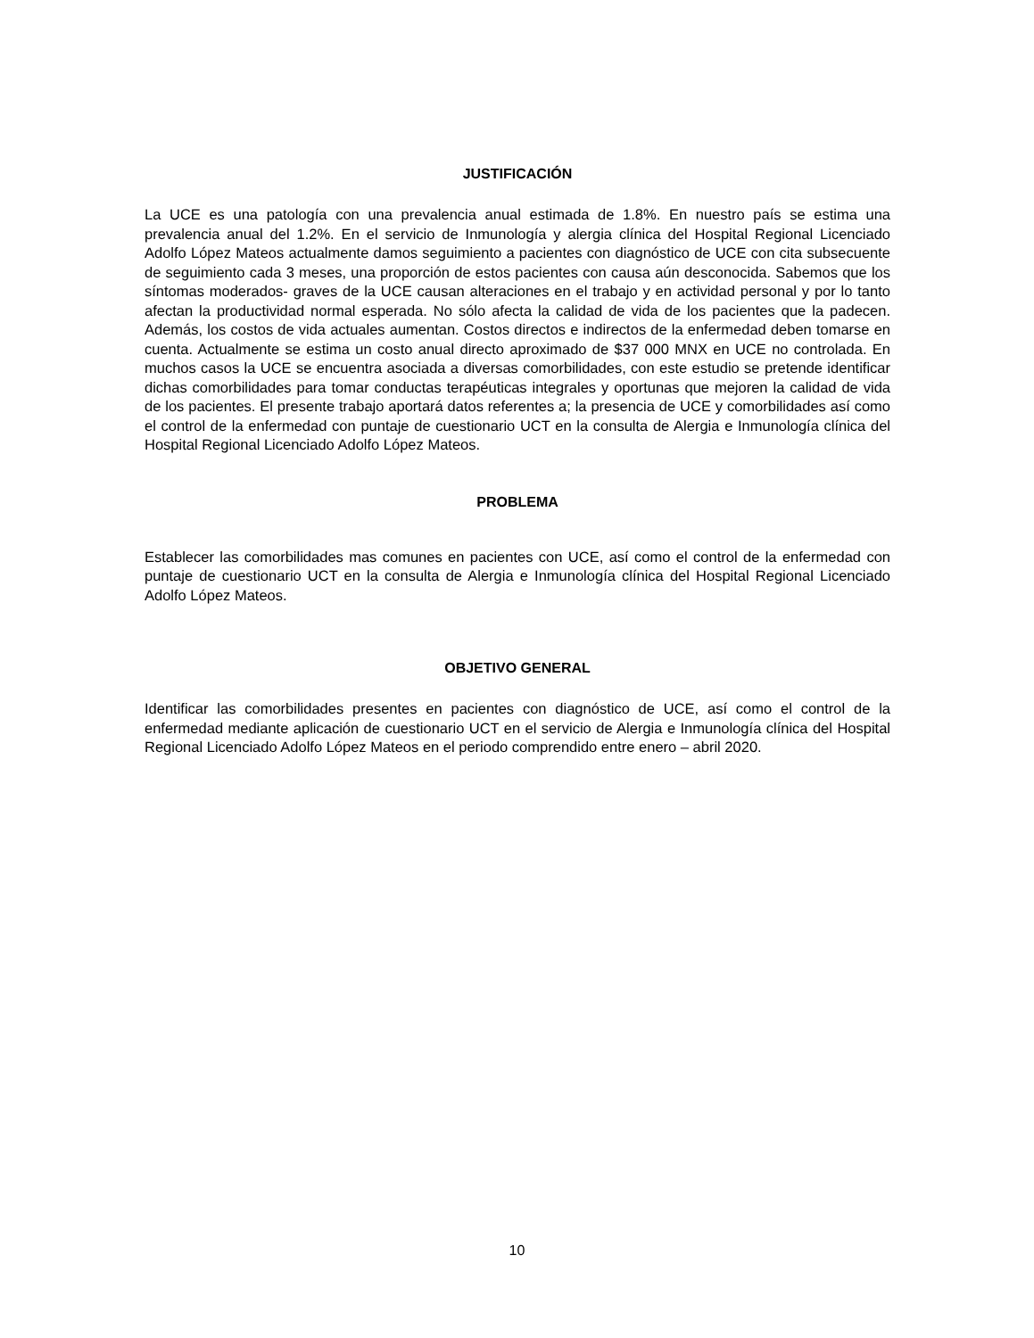JUSTIFICACIÓN
La UCE es una patología con una prevalencia anual estimada de 1.8%. En nuestro país se estima una prevalencia anual del 1.2%. En el servicio de Inmunología y alergia clínica del Hospital Regional Licenciado Adolfo López Mateos actualmente damos seguimiento a pacientes con diagnóstico de UCE con cita subsecuente de seguimiento cada 3 meses, una proporción de estos pacientes con causa aún desconocida. Sabemos que los síntomas moderados- graves de la UCE causan alteraciones en el trabajo y en actividad personal y por lo tanto afectan la productividad normal esperada. No sólo afecta la calidad de vida de los pacientes que la padecen. Además, los costos de vida actuales aumentan. Costos directos e indirectos de la enfermedad deben tomarse en cuenta. Actualmente se estima un costo anual directo aproximado de $37 000 MNX en UCE no controlada. En muchos casos la UCE se encuentra asociada a diversas comorbilidades, con este estudio se pretende identificar dichas comorbilidades para tomar conductas terapéuticas integrales y oportunas que mejoren la calidad de vida de los pacientes. El presente trabajo aportará datos referentes a; la presencia de UCE y comorbilidades así como el control de la enfermedad con puntaje de cuestionario UCT en la consulta de Alergia e Inmunología clínica del Hospital Regional Licenciado Adolfo López Mateos.
PROBLEMA
Establecer las comorbilidades mas comunes en pacientes con UCE, así como el control de la enfermedad con puntaje de cuestionario UCT en la consulta de Alergia e Inmunología clínica del Hospital Regional Licenciado Adolfo López Mateos.
OBJETIVO GENERAL
Identificar las comorbilidades presentes en pacientes con diagnóstico de UCE, así como el control de la enfermedad mediante aplicación de cuestionario UCT en el servicio de Alergia e Inmunología clínica del Hospital Regional Licenciado Adolfo López Mateos en el periodo comprendido entre enero – abril 2020.
10